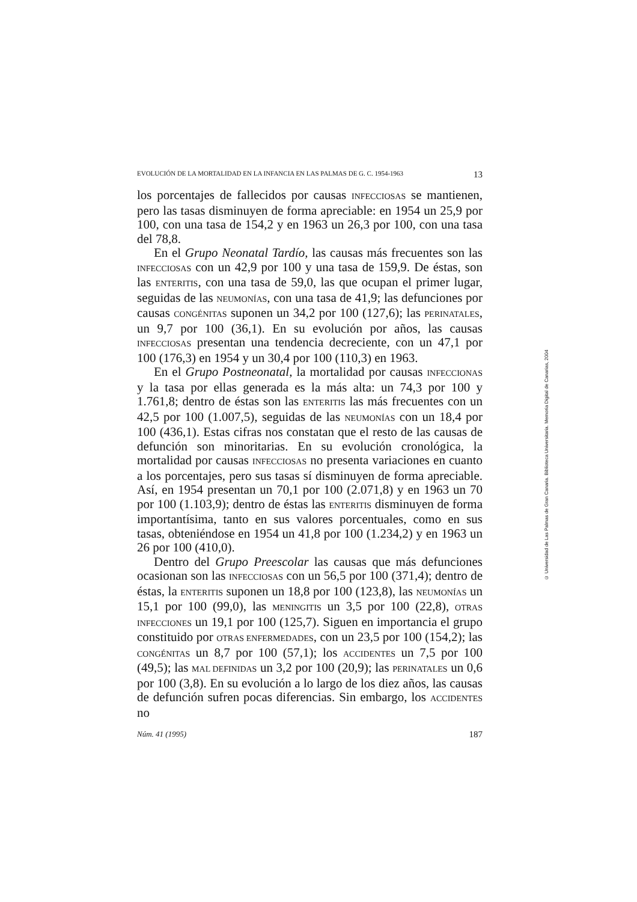EVOLUCIÓN DE LA MORTALIDAD EN LA INFANCIA EN LAS PALMAS DE G. C. 1954-1963 13
los porcentajes de fallecidos por causas INFECCIOSAS se mantienen, pero las tasas disminuyen de forma apreciable: en 1954 un 25,9 por 100, con una tasa de 154,2 y en 1963 un 26,3 por 100, con una tasa del 78,8.
En el Grupo Neonatal Tardío, las causas más frecuentes son las INFECCIOSAS con un 42,9 por 100 y una tasa de 159,9. De éstas, son las ENTERITIS, con una tasa de 59,0, las que ocupan el primer lugar, seguidas de las NEUMONÍAS, con una tasa de 41,9; las defunciones por causas CONGÉNITAS suponen un 34,2 por 100 (127,6); las PERINATALES, un 9,7 por 100 (36,1). En su evolución por años, las causas INFECCIOSAS presentan una tendencia decreciente, con un 47,1 por 100 (176,3) en 1954 y un 30,4 por 100 (110,3) en 1963.
En el Grupo Postneonatal, la mortalidad por causas INFECCIONAS y la tasa por ellas generada es la más alta: un 74,3 por 100 y 1.761,8; dentro de éstas son las ENTERITIS las más frecuentes con un 42,5 por 100 (1.007,5), seguidas de las NEUMONÍAS con un 18,4 por 100 (436,1). Estas cifras nos constatan que el resto de las causas de defunción son minoritarias. En su evolución cronológica, la mortalidad por causas INFECCIOSAS no presenta variaciones en cuanto a los porcentajes, pero sus tasas sí disminuyen de forma apreciable. Así, en 1954 presentan un 70,1 por 100 (2.071,8) y en 1963 un 70 por 100 (1.103,9); dentro de éstas las ENTERITIS disminuyen de forma importantísima, tanto en sus valores porcentuales, como en sus tasas, obteniéndose en 1954 un 41,8 por 100 (1.234,2) y en 1963 un 26 por 100 (410,0).
Dentro del Grupo Preescolar las causas que más defunciones ocasionan son las INFECCIOSAS con un 56,5 por 100 (371,4); dentro de éstas, la ENTERITIS suponen un 18,8 por 100 (123,8), las NEUMONÍAS un 15,1 por 100 (99,0), las MENINGITIS un 3,5 por 100 (22,8), OTRAS INFECCIONES un 19,1 por 100 (125,7). Siguen en importancia el grupo constituido por OTRAS ENFERMEDADES, con un 23,5 por 100 (154,2); las CONGÉNITAS un 8,7 por 100 (57,1); los ACCIDENTES un 7,5 por 100 (49,5); las MAL DEFINIDAS un 3,2 por 100 (20,9); las PERINATALES un 0,6 por 100 (3,8). En su evolución a lo largo de los diez años, las causas de defunción sufren pocas diferencias. Sin embargo, los ACCIDENTES no
Núm. 41 (1995) 187
© Universidad de Las Palmas de Gran Canaria. Biblioteca Universitaria. Memoria Digital de Canarias, 2004